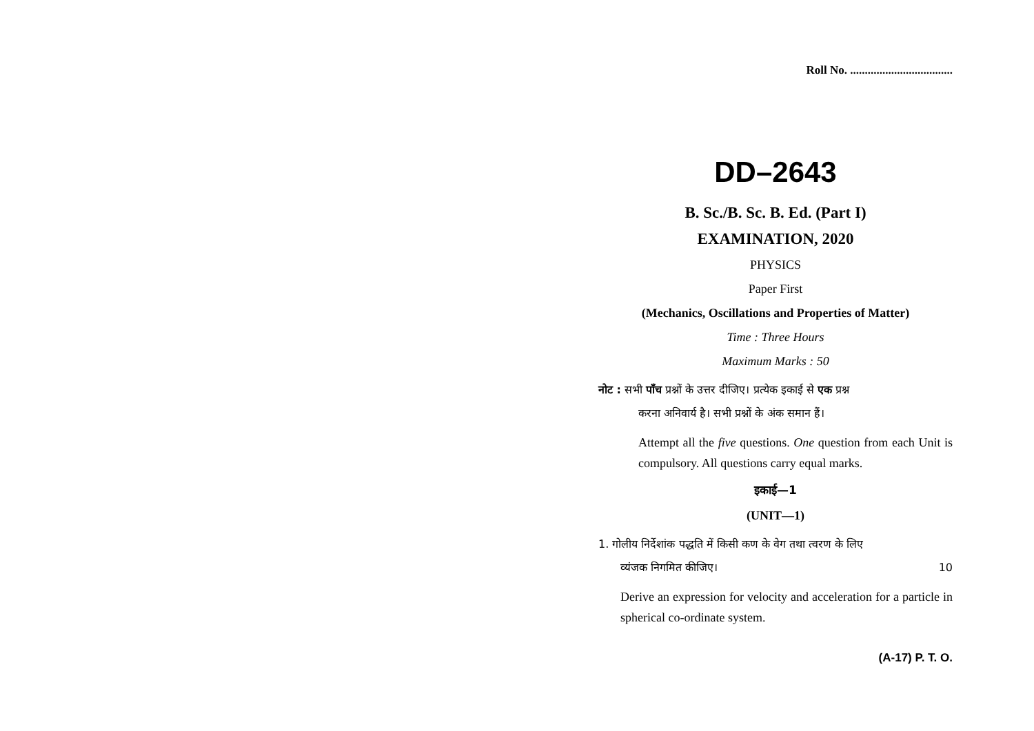Roll No. ...................................
DD–2643
B. Sc./B. Sc. B. Ed. (Part I)
EXAMINATION, 2020
PHYSICS
Paper First
(Mechanics, Oscillations and Properties of Matter)
Time : Three Hours
Maximum Marks : 50
नोट : सभी पाँच प्रश्नों के उत्तर दीजिए। प्रत्येक इकाई से एक प्रश्न
करना अनिवार्य है। सभी प्रश्नों के अंक समान हैं।
Attempt all the five questions. One question from each Unit is compulsory. All questions carry equal marks.
इकाई—1
(UNIT—1)
1. गोलीय निर्देशांक पद्धति में किसी कण के वेग तथा त्वरण के लिए
व्यंजक निगमित कीजिए। 10
Derive an expression for velocity and acceleration for a particle in spherical co-ordinate system.
(A-17) P. T. O.